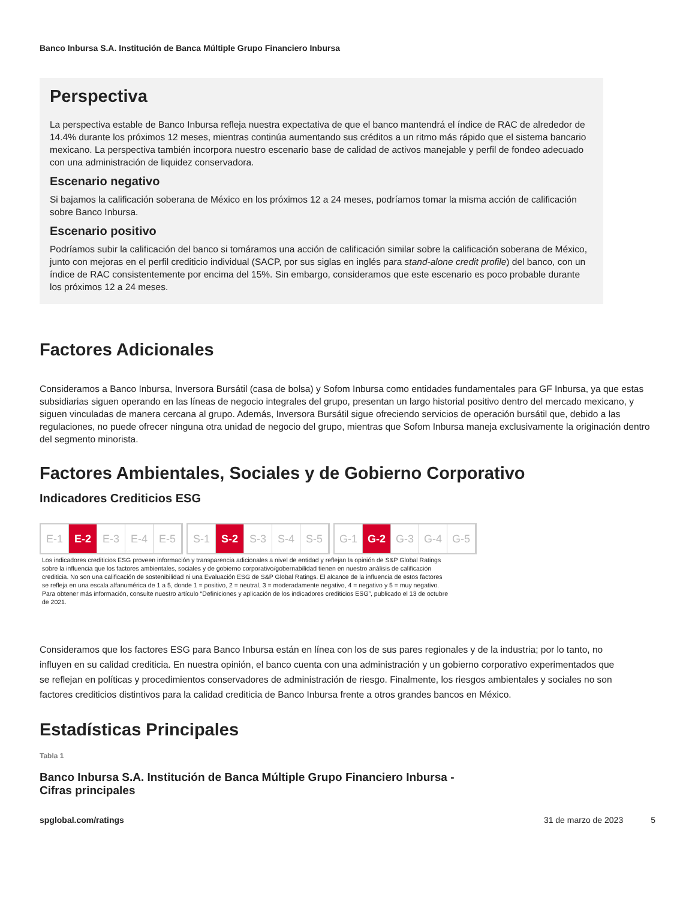Banco Inbursa S.A. Institución de Banca Múltiple Grupo Financiero Inbursa
Perspectiva
La perspectiva estable de Banco Inbursa refleja nuestra expectativa de que el banco mantendrá el índice de RAC de alrededor de 14.4% durante los próximos 12 meses, mientras continúa aumentando sus créditos a un ritmo más rápido que el sistema bancario mexicano. La perspectiva también incorpora nuestro escenario base de calidad de activos manejable y perfil de fondeo adecuado con una administración de liquidez conservadora.
Escenario negativo
Si bajamos la calificación soberana de México en los próximos 12 a 24 meses, podríamos tomar la misma acción de calificación sobre Banco Inbursa.
Escenario positivo
Podríamos subir la calificación del banco si tomáramos una acción de calificación similar sobre la calificación soberana de México, junto con mejoras en el perfil crediticio individual (SACP, por sus siglas en inglés para stand-alone credit profile) del banco, con un índice de RAC consistentemente por encima del 15%. Sin embargo, consideramos que este escenario es poco probable durante los próximos 12 a 24 meses.
Factores Adicionales
Consideramos a Banco Inbursa, Inversora Bursátil (casa de bolsa) y Sofom Inbursa como entidades fundamentales para GF Inbursa, ya que estas subsidiarias siguen operando en las líneas de negocio integrales del grupo, presentan un largo historial positivo dentro del mercado mexicano, y siguen vinculadas de manera cercana al grupo. Además, Inversora Bursátil sigue ofreciendo servicios de operación bursátil que, debido a las regulaciones, no puede ofrecer ninguna otra unidad de negocio del grupo, mientras que Sofom Inbursa maneja exclusivamente la originación dentro del segmento minorista.
Factores Ambientales, Sociales y de Gobierno Corporativo
Indicadores Crediticios ESG
E-1 E-2 E-3 E-4 E-5 S-1 S-2 S-3 S-4 S-5 G-1 G-2 G-3 G-4 G-5
Los indicadores crediticios ESG proveen información y transparencia adicionales a nivel de entidad y reflejan la opinión de S&P Global Ratings sobre la influencia que los factores ambientales, sociales y de gobierno corporativo/gobernabilidad tienen en nuestro análisis de calificación crediticia. No son una calificación de sostenibilidad ni una Evaluación ESG de S&P Global Ratings. El alcance de la influencia de estos factores se refleja en una escala alfanumérica de 1 a 5, donde 1 = positivo, 2 = neutral, 3 = moderadamente negativo, 4 = negativo y 5 = muy negativo. Para obtener más información, consulte nuestro artículo “Definiciones y aplicación de los indicadores crediticios ESG”, publicado el 13 de octubre de 2021.
Consideramos que los factores ESG para Banco Inbursa están en línea con los de sus pares regionales y de la industria; por lo tanto, no influyen en su calidad crediticia. En nuestra opinión, el banco cuenta con una administración y un gobierno corporativo experimentados que se reflejan en políticas y procedimientos conservadores de administración de riesgo. Finalmente, los riesgos ambientales y sociales no son factores crediticios distintivos para la calidad crediticia de Banco Inbursa frente a otros grandes bancos en México.
Estadísticas Principales
Tabla 1
Banco Inbursa S.A. Institución de Banca Múltiple Grupo Financiero Inbursa - Cifras principales
spglobal.com/ratings 31 de marzo de 2023 5